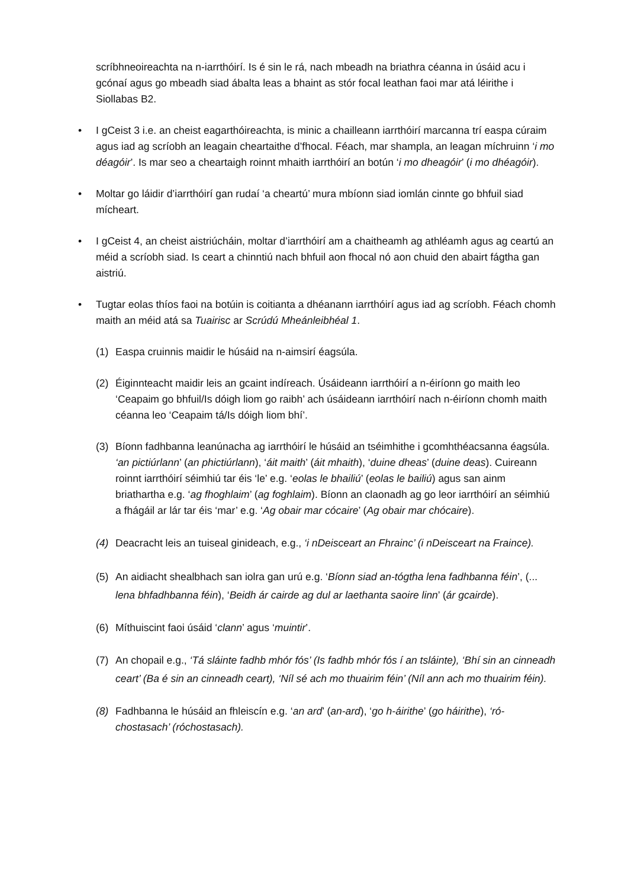scríbhneoireachta na n-iarrthóirí. Is é sin le rá, nach mbeadh na briathra céanna in úsáid acu i gcónaí agus go mbeadh siad ábalta leas a bhaint as stór focal leathan faoi mar atá léirithe i Siollabas B2.
• I gCeist 3 i.e. an cheist eagarthóireachta, is minic a chailleann iarrthóirí marcanna trí easpa cúraim agus iad ag scríobh an leagain cheartaithe d’fhocal. Féach, mar shampla, an leagan míchruinn ‘i mo déagóir’. Is mar seo a cheartaigh roinnt mhaith iarrthóirí an botún ‘i mo dheagóir’ (i mo dhéagóir).
• Moltar go láidir d’iarrthóirí gan rudaí ‘a cheartú’ mura mbíonn siad iomlán cinnte go bhfuil siad mícheart.
• I gCeist 4, an cheist aistriúcháin, moltar d’iarrthóirí am a chaitheamh ag athléamh agus ag ceartú an méid a scríobh siad. Is ceart a chinntiú nach bhfuil aon fhocal nó aon chuid den abairt fágtha gan aistriú.
• Tugtar eolas thíos faoi na botúin is coitianta a dhéanann iarrthóirí agus iad ag scríobh. Féach chomh maith an méid atá sa Tuairisc ar Scrúdú Mheánleibhéal 1.
(1) Easpa cruinnis maidir le húsáid na n-aimsirí éagsúla.
(2) Éiginnteacht maidir leis an gcaint indíreach. Úsáideann iarrthóirí a n-éiríonn go maith leo ‘Ceapaim go bhfuil/Is dóigh liom go raibh’ ach úsáideann iarrthóirí nach n-éiríonn chomh maith céanna leo ‘Ceapaim tá/Is dóigh liom bhí’.
(3) Bíonn fadhbanna leanúnacha ag iarrthóirí le húsáid an tséimhithe i gcomhthéacsanna éagsúla. ‘an pictiúrlann’ (an phictiúrlann), ‘áit maith’ (áit mhaith), ‘duine dheas’ (duine deas). Cuireann roinnt iarrthóirí séimhiú tar éis ‘le’ e.g. ‘eolas le bhailiú’ (eolas le bailiú) agus san ainm briathartha e.g. ‘ag fhoghlaim’ (ag foghlaim). Bíonn an claonadh ag go leor iarrthóirí an séimhiú a fhágáil ar lár tar éis ‘mar’ e.g. ‘Ag obair mar cócaire’ (Ag obair mar chócaire).
(4) Deacracht leis an tuiseal ginideach, e.g., ‘i nDeisceart an Fhrainc’ (i nDeisceart na Fraince).
(5) An aidiacht shealbhach san iolra gan urú e.g. ‘Bíonn siad an-tógtha lena fadhbanna féin’, (... lena bhfadhbanna féin), ‘Beidh ár cairde ag dul ar laethanta saoire linn’ (ár gcairde).
(6) Míthuiscint faoi úsáid ‘clann’ agus ‘muintir’.
(7) An chopail e.g., ‘Tá sláinte fadhb mhór fós’ (Is fadhb mhór fós í an tsláinte), ‘Bhí sin an cinneadh ceart’ (Ba é sin an cinneadh ceart), ‘Níl sé ach mo thuairim féin’ (Níl ann ach mo thuairim féin).
(8) Fadhbanna le húsáid an fhleiscín e.g. ‘an ard’ (an-ard), ‘go h-áirithe’ (go háirithe), ‘ró-chostasach’ (róchostasach).